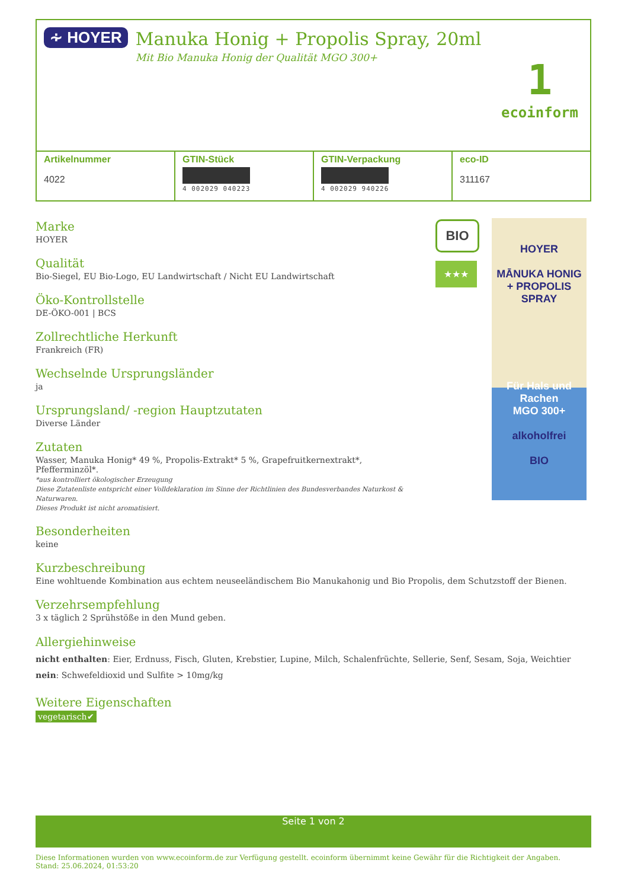∻ HOYER
Manuka Honig + Propolis Spray, 20ml
Mit Bio Manuka Honig der Qualität MGO 300+
1
ecoinform
| Artikelnummer 4022 | GTIN-Stück 4 002029 040223 | GTIN-Verpackung 4 002029 940226 | eco-ID 311167 |
Marke
HOYER
Qualität
Bio-Siegel, EU Bio-Logo, EU Landwirtschaft / Nicht EU Landwirtschaft
Öko-Kontrollstelle
DE-ÖKO-001 | BCS
Zollrechtliche Herkunft
Frankreich (FR)
Wechselnde Ursprungsländer
ja
Ursprungsland/ -region Hauptzutaten
Diverse Länder
Zutaten
Wasser, Manuka Honig* 49 %, Propolis-Extrakt* 5 %, Grapefruitkernextrakt*, Pfefferminzöl*.
*aus kontrolliert ökologischer Erzeugung
Diese Zutatenliste entspricht einer Volldeklaration im Sinne der Richtlinien des Bundesverbandes Naturkost & Naturwaren.
Dieses Produkt ist nicht aromatisiert.
Besonderheiten
keine
Kurzbeschreibung
Eine wohltuende Kombination aus echtem neuseeländischem Bio Manukahonig und Bio Propolis, dem Schutzstoff der Bienen.
Verzehrsempfehlung
3 x täglich 2 Sprühstöße in den Mund geben.
Allergiehinweise
nicht enthalten: Eier, Erdnuss, Fisch, Gluten, Krebstier, Lupine, Milch, Schalenfrüchte, Sellerie, Senf, Sesam, Soja, Weichtier
nein: Schwefeldioxid und Sulfite > 10mg/kg
Weitere Eigenschaften
vegetarisch✔
BIO
★★★
HOYER
MĀNUKA HONIG
+ PROPOLIS
SPRAY
Für Hals und Rachen
MGO 300+
alkoholfrei
BIO
Seite 1 von 2
Diese Informationen wurden von www.ecoinform.de zur Verfügung gestellt. ecoinform übernimmt keine Gewähr für die Richtigkeit der Angaben.
Stand: 25.06.2024, 01:53:20